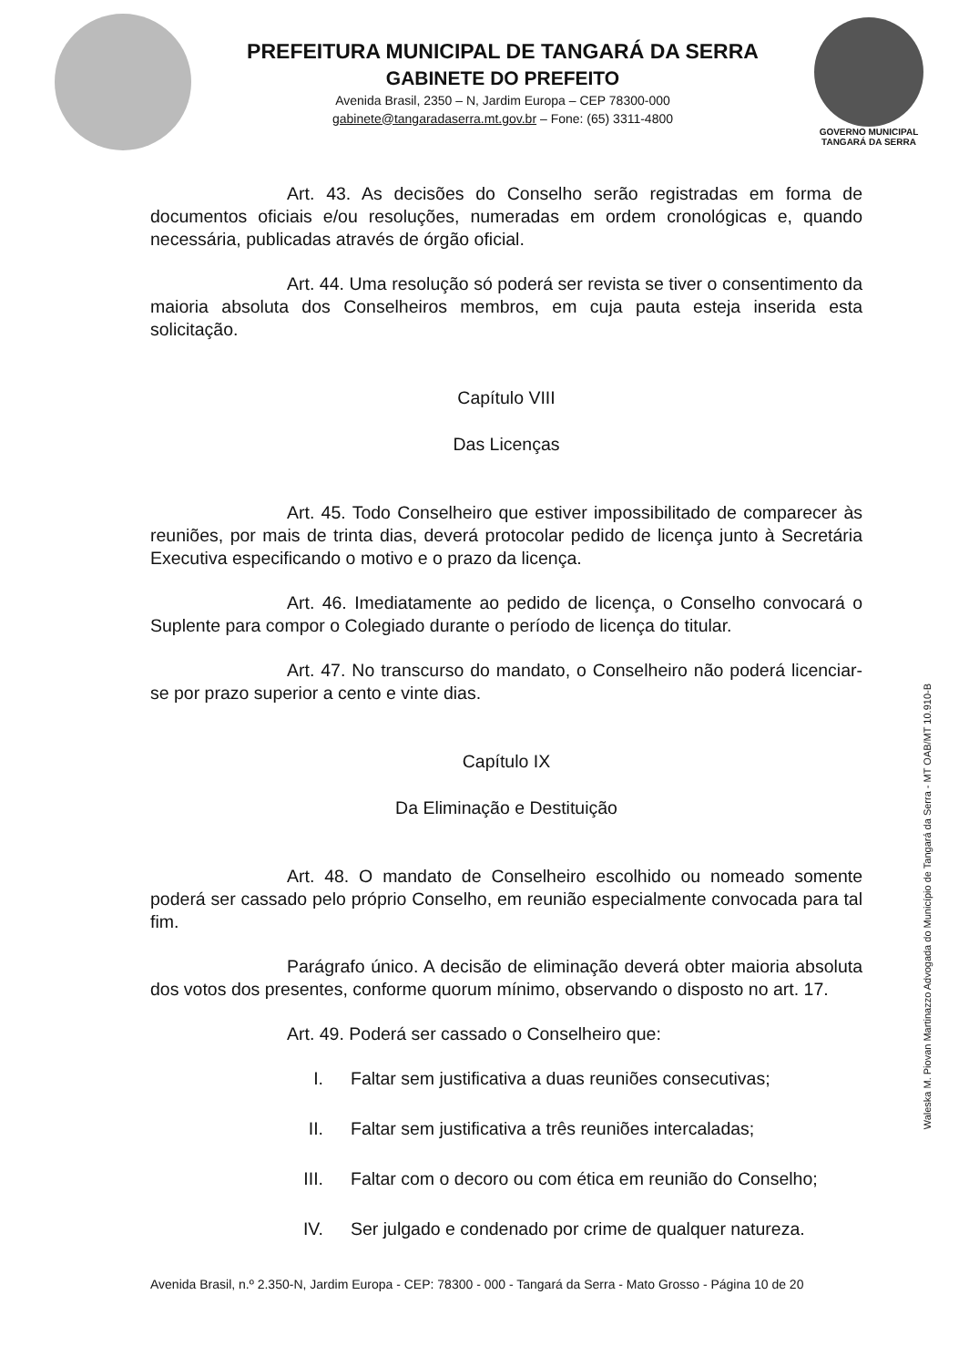PREFEITURA MUNICIPAL DE TANGARÁ DA SERRA
GABINETE DO PREFEITO
Avenida Brasil, 2350 – N, Jardim Europa – CEP 78300-000
gabinete@tangaradaserra.mt.gov.br – Fone: (65) 3311-4800
GOVERNO MUNICIPAL
TANGARÁ DA SERRA
Art. 43. As decisões do Conselho serão registradas em forma de documentos oficiais e/ou resoluções, numeradas em ordem cronológicas e, quando necessária, publicadas através de órgão oficial.
Art. 44. Uma resolução só poderá ser revista se tiver o consentimento da maioria absoluta dos Conselheiros membros, em cuja pauta esteja inserida esta solicitação.
Capítulo VIII
Das Licenças
Art. 45. Todo Conselheiro que estiver impossibilitado de comparecer às reuniões, por mais de trinta dias, deverá protocolar pedido de licença junto à Secretária Executiva especificando o motivo e o prazo da licença.
Art. 46. Imediatamente ao pedido de licença, o Conselho convocará o Suplente para compor o Colegiado durante o período de licença do titular.
Art. 47. No transcurso do mandato, o Conselheiro não poderá licenciar-se por prazo superior a cento e vinte dias.
Capítulo IX
Da Eliminação e Destituição
Art. 48. O mandato de Conselheiro escolhido ou nomeado somente poderá ser cassado pelo próprio Conselho, em reunião especialmente convocada para tal fim.
Parágrafo único. A decisão de eliminação deverá obter maioria absoluta dos votos dos presentes, conforme quorum mínimo, observando o disposto no art. 17.
Art. 49. Poderá ser cassado o Conselheiro que:
I. Faltar sem justificativa a duas reuniões consecutivas;
II. Faltar sem justificativa a três reuniões intercaladas;
III. Faltar com o decoro ou com ética em reunião do Conselho;
IV. Ser julgado e condenado por crime de qualquer natureza.
Avenida Brasil, n.º 2.350-N, Jardim Europa - CEP: 78300 - 000 - Tangará da Serra - Mato Grosso - Página 10 de 20
Waleska M. Piovan Martinazzo Advogada do Município de Tangará da Serra - MT OAB/MT 10.910-B